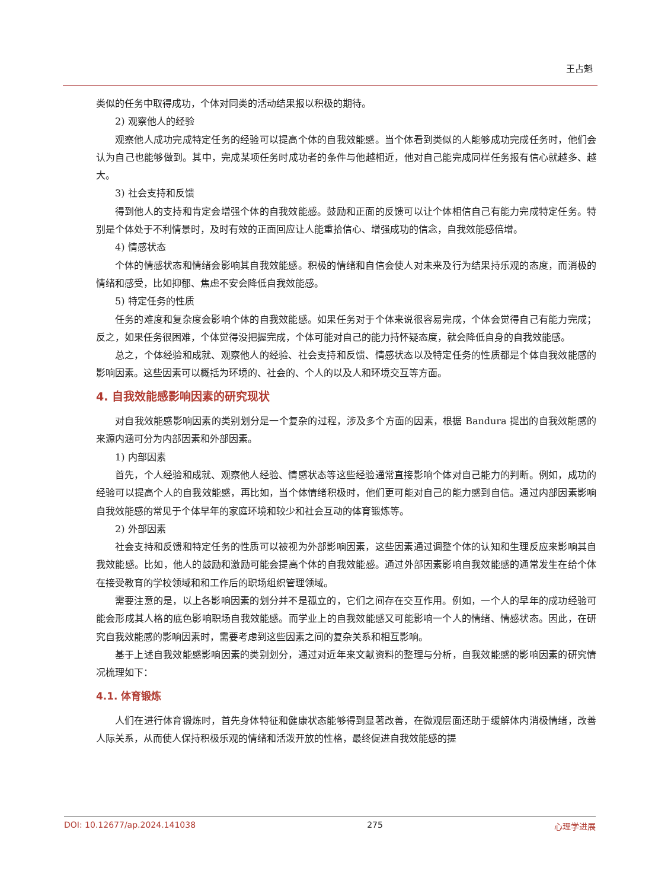王占魁
类似的任务中取得成功，个体对同类的活动结果报以积极的期待。
2) 观察他人的经验
观察他人成功完成特定任务的经验可以提高个体的自我效能感。当个体看到类似的人能够成功完成任务时，他们会认为自己也能够做到。其中，完成某项任务时成功者的条件与他越相近，他对自己能完成同样任务报有信心就越多、越大。
3) 社会支持和反馈
得到他人的支持和肯定会增强个体的自我效能感。鼓励和正面的反馈可以让个体相信自己有能力完成特定任务。特别是个体处于不利情景时，及时有效的正面回应让人能重拾信心、增强成功的信念，自我效能感倍增。
4) 情感状态
个体的情感状态和情绪会影响其自我效能感。积极的情绪和自信会使人对未来及行为结果持乐观的态度，而消极的情绪和感受，比如抑郁、焦虑不安会降低自我效能感。
5) 特定任务的性质
任务的难度和复杂度会影响个体的自我效能感。如果任务对于个体来说很容易完成，个体会觉得自己有能力完成；反之，如果任务很困难，个体觉得没把握完成，个体可能对自己的能力持怀疑态度，就会降低自身的自我效能感。
总之，个体经验和成就、观察他人的经验、社会支持和反馈、情感状态以及特定任务的性质都是个体自我效能感的影响因素。这些因素可以概括为环境的、社会的、个人的以及人和环境交互等方面。
4. 自我效能感影响因素的研究现状
对自我效能感影响因素的类别划分是一个复杂的过程，涉及多个方面的因素，根据 Bandura 提出的自我效能感的来源内涵可分为内部因素和外部因素。
1) 内部因素
首先，个人经验和成就、观察他人经验、情感状态等这些经验通常直接影响个体对自己能力的判断。例如，成功的经验可以提高个人的自我效能感，再比如，当个体情绪积极时，他们更可能对自己的能力感到自信。通过内部因素影响自我效能感的常见于个体早年的家庭环境和较少和社会互动的体育锻炼等。
2) 外部因素
社会支持和反馈和特定任务的性质可以被视为外部影响因素，这些因素通过调整个体的认知和生理反应来影响其自我效能感。比如，他人的鼓励和激励可能会提高个体的自我效能感。通过外部因素影响自我效能感的通常发生在给个体在接受教育的学校领域和和工作后的职场组织管理领域。
需要注意的是，以上各影响因素的划分并不是孤立的，它们之间存在交互作用。例如，一个人的早年的成功经验可能会形成其人格的底色影响职场自我效能感。而学业上的自我效能感又可能影响一个人的情绪、情感状态。因此，在研究自我效能感的影响因素时，需要考虑到这些因素之间的复杂关系和相互影响。
基于上述自我效能感影响因素的类别划分，通过对近年来文献资料的整理与分析，自我效能感的影响因素的研究情况梳理如下：
4.1. 体育锻炼
人们在进行体育锻炼时，首先身体特征和健康状态能够得到显著改善，在微观层面还助于缓解体内消极情绪，改善人际关系，从而使人保持积极乐观的情绪和活泼开放的性格，最终促进自我效能感的提
DOI: 10.12677/ap.2024.141038 275 心理学进展